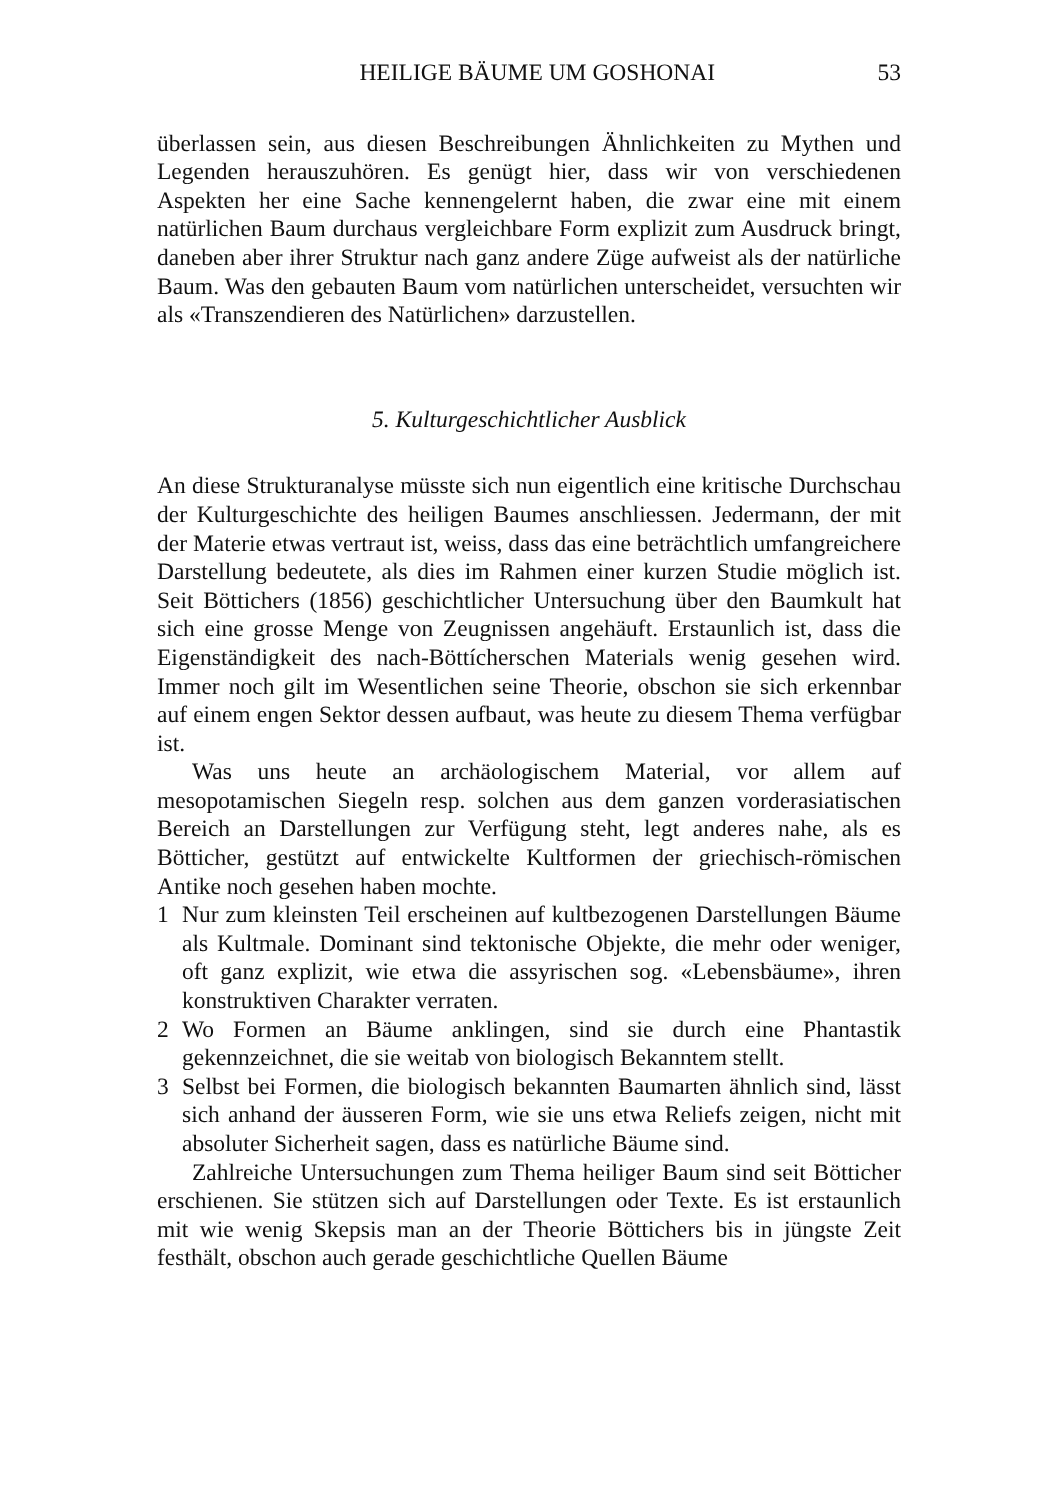HEILIGE BÄUME UM GOSHONAI 53
überlassen sein, aus diesen Beschreibungen Ähnlichkeiten zu Mythen und Legenden herauszuhören. Es genügt hier, dass wir von verschiedenen Aspekten her eine Sache kennengelernt haben, die zwar eine mit einem natürlichen Baum durchaus vergleichbare Form explizit zum Ausdruck bringt, daneben aber ihrer Struktur nach ganz andere Züge aufweist als der natürliche Baum. Was den gebauten Baum vom natürlichen unterscheidet, versuchten wir als «Transzendieren des Natürlichen» darzustellen.
5. Kulturgeschichtlicher Ausblick
An diese Strukturanalyse müsste sich nun eigentlich eine kritische Durchschau der Kulturgeschichte des heiligen Baumes anschliessen. Jedermann, der mit der Materie etwas vertraut ist, weiss, dass das eine beträchtlich umfangreichere Darstellung bedeutete, als dies im Rahmen einer kurzen Studie möglich ist. Seit Böttichers (1856) geschichtlicher Untersuchung über den Baumkult hat sich eine grosse Menge von Zeugnissen angehäuft. Erstaunlich ist, dass die Eigenständigkeit des nach-Böttícherschen Materials wenig gesehen wird. Immer noch gilt im Wesentlichen seine Theorie, obschon sie sich erkennbar auf einem engen Sektor dessen aufbaut, was heute zu diesem Thema verfügbar ist.
Was uns heute an archäologischem Material, vor allem auf mesopotamischen Siegeln resp. solchen aus dem ganzen vorderasiatischen Bereich an Darstellungen zur Verfügung steht, legt anderes nahe, als es Bötticher, gestützt auf entwickelte Kultformen der griechisch-römischen Antike noch gesehen haben mochte.
1 Nur zum kleinsten Teil erscheinen auf kultbezogenen Darstellungen Bäume als Kultmale. Dominant sind tektonische Objekte, die mehr oder weniger, oft ganz explizit, wie etwa die assyrischen sog. «Lebensbäume», ihren konstruktiven Charakter verraten.
2 Wo Formen an Bäume anklingen, sind sie durch eine Phantastik gekennzeichnet, die sie weitab von biologisch Bekanntem stellt.
3 Selbst bei Formen, die biologisch bekannten Baumarten ähnlich sind, lässt sich anhand der äusseren Form, wie sie uns etwa Reliefs zeigen, nicht mit absoluter Sicherheit sagen, dass es natürliche Bäume sind.
Zahlreiche Untersuchungen zum Thema heiliger Baum sind seit Bötticher erschienen. Sie stützen sich auf Darstellungen oder Texte. Es ist erstaunlich mit wie wenig Skepsis man an der Theorie Böttichers bis in jüngste Zeit festhält, obschon auch gerade geschichtliche Quellen Bäume